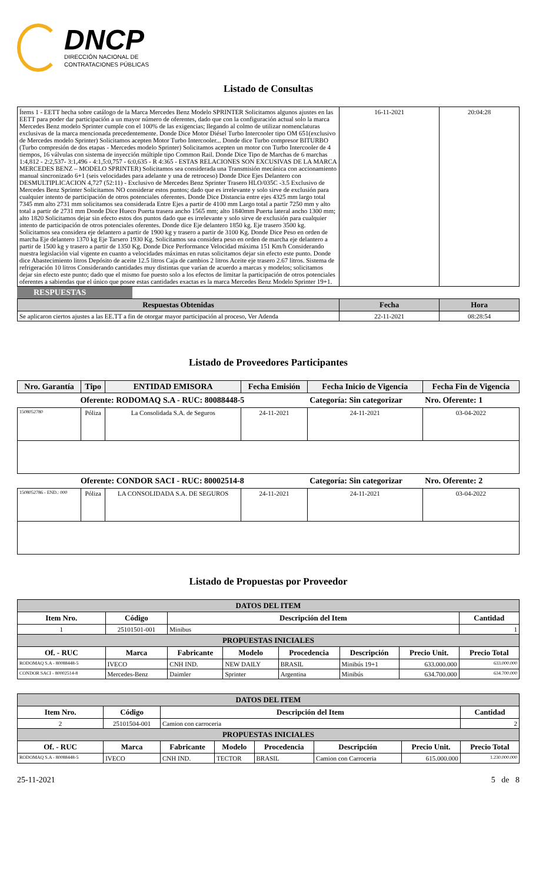DNCP
DIRECCIÓN NACIONAL DE
CONTRATACIONES PÚBLICAS
Listado de Consultas
| Ítems 1 - EETT hecha sobre catálogo de la Marca Mercedes Benz Modelo SPRINTER Solicitamos algunos ajustes en las EETT para poder dar participación a un mayor número de oferentes, dado que con la configuración actual solo la marca Mercedes Benz modelo Sprinter cumple con el 100% de las exigencias; llegando al colmo de utilizar nomenclaturas exclusivas de la marca mencionada precedentemente. Donde Dice Motor Diésel Turbo Intercooler tipo OM 651(exclusivo de Mercedes modelo Sprinter) Solicitamos acepten Motor Turbo Intercooler... Donde dice Turbo compresor BITURBO (Turbo compresión de dos etapas - Mercedes modelo Sprinter) Solicitamos acepten un motor con Turbo Intercooler de 4 tiempos, 16 válvulas con sistema de inyección múltiple tipo Common Rail. Donde Dice Tipo de Marchas de 6 marchas 1:4,812 - 2:2,537- 3:1,496 - 4:1,5:0,757 - 6:0,635 - R 4:365 - ESTAS RELACIONES SON EXCUSIVAS DE LA MARCA MERCEDES BENZ – MODELO SPRINTER) Solicitamos sea considerada una Transmisión mecánica con accionamiento manual sincronizado 6+1 (seis velocidades para adelante y una de retroceso) Donde Dice Ejes Delantero con DESMULTIPLICACION 4,727 (52:11) - Exclusivo de Mercedes Benz Sprinter Trasero HLO/035C -3.5 Exclusivo de Mercedes Benz Sprinter Solicitamos NO considerar estos puntos; dado que es irrelevante y solo sirve de exclusión para cualquier intento de participación de otros potenciales oferentes. Donde Dice Distancia entre ejes 4325 mm largo total 7345 mm alto 2731 mm solicitamos sea considerada Entre Ejes a partir de 4100 mm Largo total a partir 7250 mm y alto total a partir de 2731 mm Donde Dice Hueco Puerta trasera ancho 1565 mm; alto 1840mm Puerta lateral ancho 1300 mm; alto 1820 Solicitamos dejar sin efecto estos dos puntos dado que es irrelevante y solo sirve de exclusión para cualquier intento de participación de otros potenciales oferentes. Donde dice Eje delantero 1850 kg. Eje trasero 3500 kg. Solicitamos sea considera eje delantero a partir de 1900 kg y trasero a partir de 3100 Kg. Donde Dice Peso en orden de marcha Eje delantero 1370 kg Eje Tarsero 1930 Kg. Solicitamos sea considera peso en orden de marcha eje delantero a partir de 1500 kg y trasero a partir de 1350 Kg. Donde Dice Performance Velocidad máxima 151 Km/h Considerando nuestra legislación vial vigente en cuanto a velocidades máximas en rutas solicitamos dejar sin efecto este punto. Donde dice Abastecimiento litros Depósito de aceite 12.5 litros Caja de cambios 2 litros Aceite eje trasero 2.67 litros. Sistema de refrigeración 10 litros Considerando cantidades muy distintas que varían de acuerdo a marcas y modelos; solicitamos dejar sin efecto este punto; dado que el mismo fue puesto solo a los efectos de limitar la participación de otros potenciales oferentes a sabiendas que el único que posee estas cantidades exactas es la marca Mercedes Benz Modelo Sprinter 19+1. | 16-11-2021 | 20:04:28 |
RESPUESTAS
| Respuestas Obtenidas | Fecha | Hora |
| --- | --- | --- |
| Se aplicaron ciertos ajustes a las EE.TT a fin de otorgar mayor participación al proceso, Ver Adenda | 22-11-2021 | 08:28:54 |
Listado de Proveedores Participantes
| Nro. Garantía | Tipo | ENTIDAD EMISORA | Fecha Emisión | Fecha Inicio de Vigencia | Fecha Fin de Vigencia |
| --- | --- | --- | --- | --- | --- |
| Oferente: RODOMAQ S.A - RUC: 80088448-5 | | | | Categoría: Sin categorizar | Nro. Oferente: 1 |
| 1508052780 | Póliza | La Consolidada S.A. de Seguros | 24-11-2021 | 24-11-2021 | 03-04-2022 |
| Oferente: CONDOR SACI - RUC: 80002514-8 | | | | Categoría: Sin categorizar | Nro. Oferente: 2 |
| 1508052786 - END.: 000 | Póliza | LA CONSOLIDADA S.A. DE SEGUROS | 24-11-2021 | 24-11-2021 | 03-04-2022 |
Listado de Propuestas por Proveedor
| DATOS DEL ITEM | | | | | | | |
| --- | --- | --- | --- | --- | --- | --- | --- |
| Item Nro. | Código | Descripción del Item | | | | | Cantidad |
| 1 | 25101501-001 | Minibus | | | | | 1 |
| PROPUESTAS INICIALES | | | | | | | |
| Of. - RUC | Marca | Fabricante | Modelo | Procedencia | Descripción | Precio Unit. | Precio Total |
| RODOMAQ S.A - 80088448-5 | IVECO | CNH IND. | NEW DAILY | BRASIL | Minibús 19+1 | 633.000.000 | 633.000.000 |
| CONDOR SACI - 80002514-8 | Mercedes-Benz | Daimler | Sprinter | Argentina | Minibús | 634.700.000 | 634.700.000 |
| DATOS DEL ITEM | | | | | | | |
| --- | --- | --- | --- | --- | --- | --- | --- |
| Item Nro. | Código | Descripción del Item | | | | | Cantidad |
| 2 | 25101504-001 | Camion con carroceria | | | | | 2 |
| PROPUESTAS INICIALES | | | | | | | |
| Of. - RUC | Marca | Fabricante | Modelo | Procedencia | Descripción | Precio Unit. | Precio Total |
| RODOMAQ S.A - 80088448-5 | IVECO | CNH IND. | TECTOR | BRASIL | Camion con Carroceria | 615.000.000 | 1.230.000.000 |
25-11-2021 5 de 8